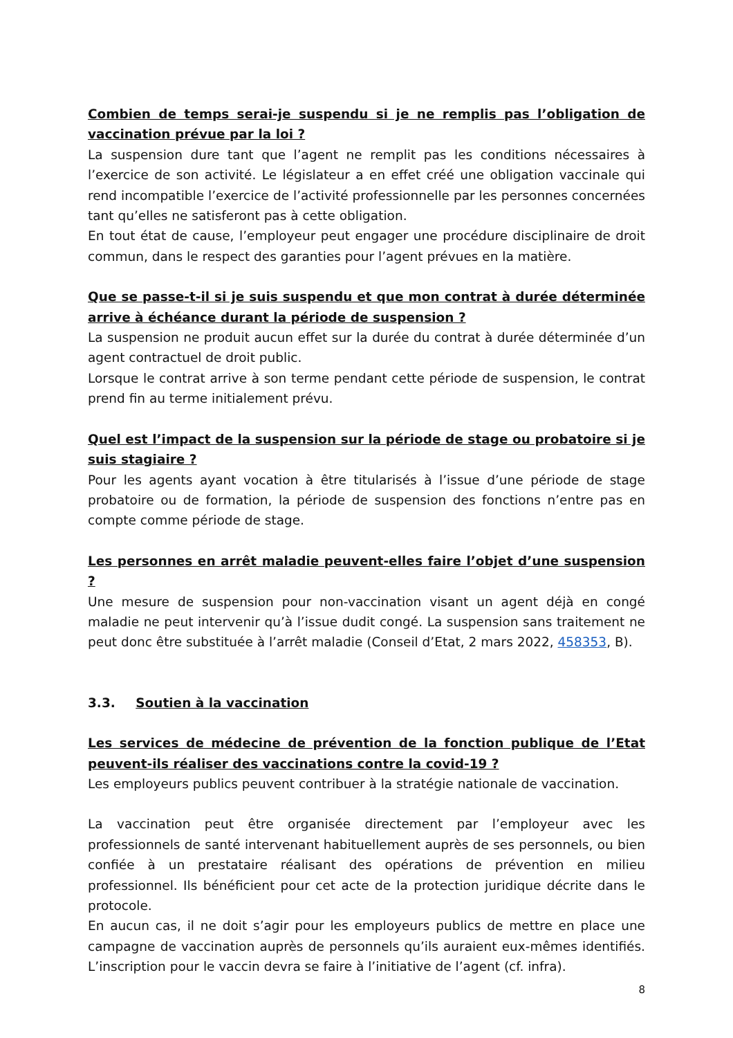Combien de temps serai-je suspendu si je ne remplis pas l’obligation de vaccination prévue par la loi ?
La suspension dure tant que l’agent ne remplit pas les conditions nécessaires à l’exercice de son activité. Le législateur a en effet créé une obligation vaccinale qui rend incompatible l’exercice de l’activité professionnelle par les personnes concernées tant qu’elles ne satisferont pas à cette obligation.
En tout état de cause, l’employeur peut engager une procédure disciplinaire de droit commun, dans le respect des garanties pour l’agent prévues en la matière.
Que se passe-t-il si je suis suspendu et que mon contrat à durée déterminée arrive à échéance durant la période de suspension ?
La suspension ne produit aucun effet sur la durée du contrat à durée déterminée d’un agent contractuel de droit public.
Lorsque le contrat arrive à son terme pendant cette période de suspension, le contrat prend fin au terme initialement prévu.
Quel est l’impact de la suspension sur la période de stage ou probatoire si je suis stagiaire ?
Pour les agents ayant vocation à être titularisés à l’issue d’une période de stage probatoire ou de formation, la période de suspension des fonctions n’entre pas en compte comme période de stage.
Les personnes en arrêt maladie peuvent-elles faire l’objet d’une suspension ?
Une mesure de suspension pour non-vaccination visant un agent déjà en congé maladie ne peut intervenir qu’à l’issue dudit congé. La suspension sans traitement ne peut donc être substituée à l’arrêt maladie (Conseil d’Etat, 2 mars 2022, 458353, B).
3.3. Soutien à la vaccination
Les services de médecine de prévention de la fonction publique de l’Etat peuvent-ils réaliser des vaccinations contre la covid-19 ?
Les employeurs publics peuvent contribuer à la stratégie nationale de vaccination.
La vaccination peut être organisée directement par l’employeur avec les professionnels de santé intervenant habituellement auprès de ses personnels, ou bien confiée à un prestataire réalisant des opérations de prévention en milieu professionnel. Ils bénéficient pour cet acte de la protection juridique décrite dans le protocole.
En aucun cas, il ne doit s’agir pour les employeurs publics de mettre en place une campagne de vaccination auprès de personnels qu’ils auraient eux-mêmes identifiés. L’inscription pour le vaccin devra se faire à l’initiative de l’agent (cf. infra).
8